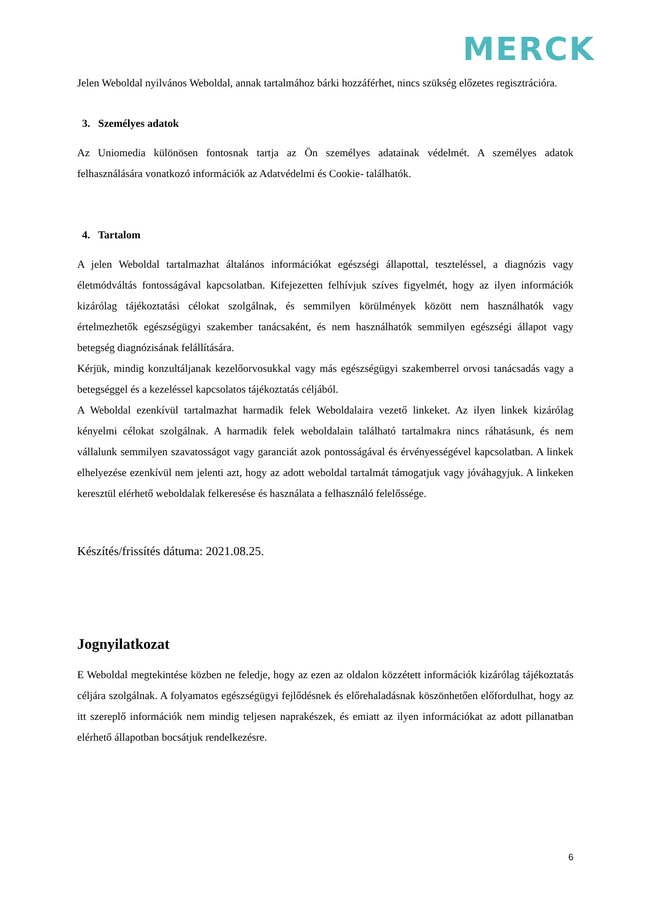MERCK
Jelen Weboldal nyilvános Weboldal, annak tartalmához bárki hozzáférhet, nincs szükség előzetes regisztrációra.
3. Személyes adatok
Az Uniomedia különösen fontosnak tartja az Ön személyes adatainak védelmét. A személyes adatok felhasználására vonatkozó információk az Adatvédelmi és Cookie- találhatók.
4. Tartalom
A jelen Weboldal tartalmazhat általános információkat egészségi állapottal, teszteléssel, a diagnózis vagy életmódváltás fontosságával kapcsolatban. Kifejezetten felhívjuk szíves figyelmét, hogy az ilyen információk kizárólag tájékoztatási célokat szolgálnak, és semmilyen körülmények között nem használhatók vagy értelmezhetők egészségügyi szakember tanácsaként, és nem használhatók semmilyen egészségi állapot vagy betegség diagnózisának felállítására.
Kérjük, mindig konzultáljanak kezelőorvosukkal vagy más egészségügyi szakemberrel orvosi tanácsadás vagy a betegséggel és a kezeléssel kapcsolatos tájékoztatás céljából.
A Weboldal ezenkívül tartalmazhat harmadik felek Weboldalaira vezető linkeket. Az ilyen linkek kizárólag kényelmi célokat szolgálnak. A harmadik felek weboldalain található tartalmakra nincs ráhatásunk, és nem vállalunk semmilyen szavatosságot vagy garanciát azok pontosságával és érvényességével kapcsolatban. A linkek elhelyezése ezenkívül nem jelenti azt, hogy az adott weboldal tartalmát támogatjuk vagy jóváhagyjuk. A linkeken keresztül elérhető weboldalak felkeresése és használata a felhasználó felelőssége.
Készítés/frissítés dátuma: 2021.08.25.
Jognyilatkozat
E Weboldal megtekintése közben ne feledje, hogy az ezen az oldalon közzétett információk kizárólag tájékoztatás céljára szolgálnak. A folyamatos egészségügyi fejlődésnek és előrehaladásnak köszönhetően előfordulhat, hogy az itt szereplő információk nem mindig teljesen naprakészek, és emiatt az ilyen információkat az adott pillanatban elérhető állapotban bocsátjuk rendelkezésre.
6